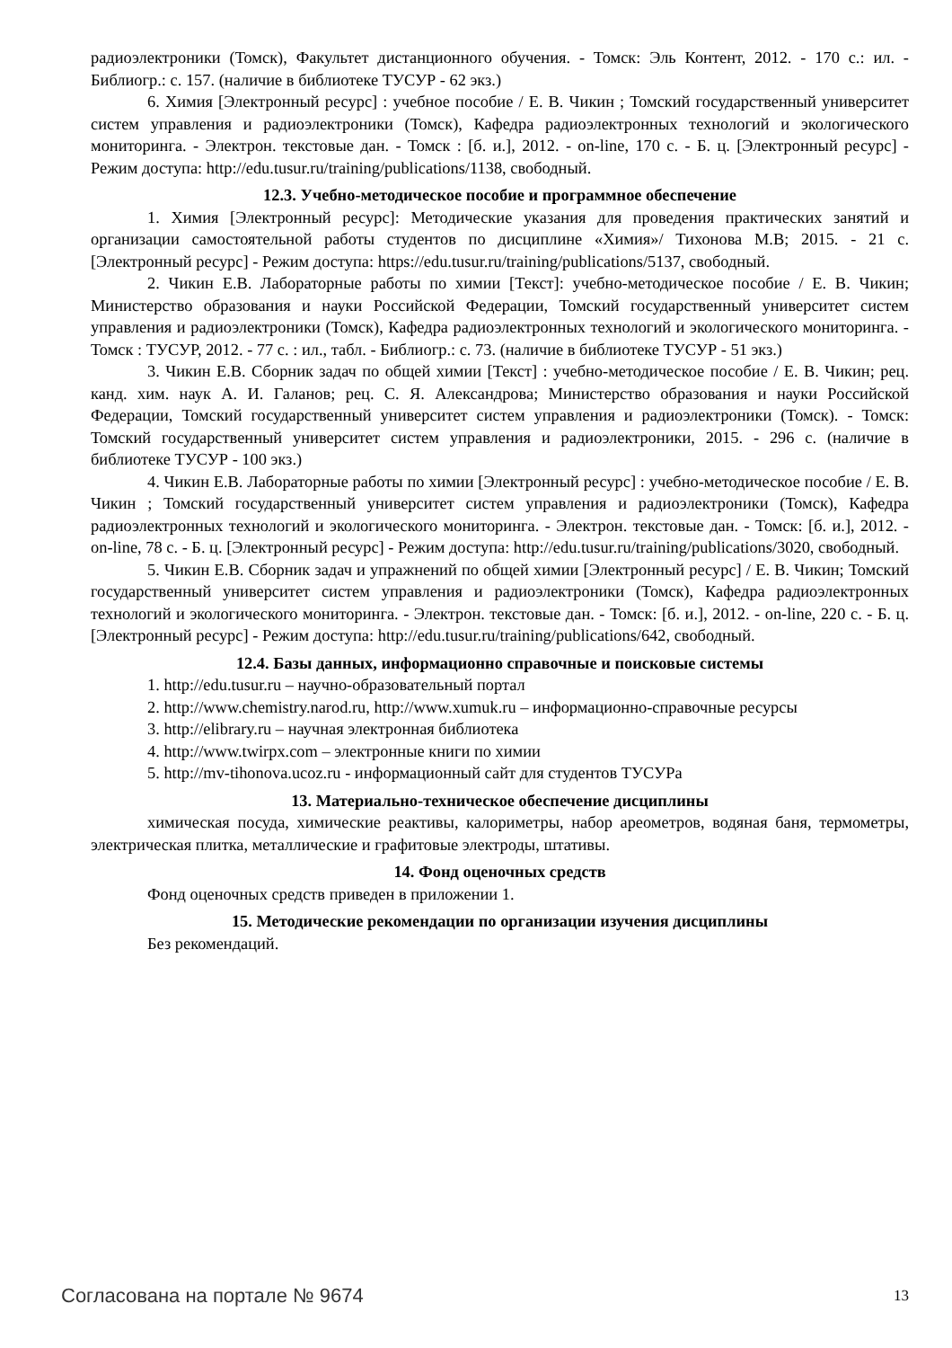радиоэлектроники (Томск), Факультет дистанционного обучения. - Томск: Эль Контент, 2012. - 170 с.: ил. - Библиогр.: с. 157. (наличие в библиотеке ТУСУР - 62 экз.)
6. Химия [Электронный ресурс] : учебное пособие / Е. В. Чикин ; Томский государственный университет систем управления и радиоэлектроники (Томск), Кафедра радиоэлектронных технологий и экологического мониторинга. - Электрон. текстовые дан. - Томск : [б. и.], 2012. - on-line, 170 с. - Б. ц. [Электронный ресурс] - Режим доступа: http://edu.tusur.ru/training/publications/1138, свободный.
12.3. Учебно-методическое пособие и программное обеспечение
1. Химия [Электронный ресурс]: Методические указания для проведения практических занятий и организации самостоятельной работы студентов по дисциплине «Химия»/ Тихонова М.В; 2015. - 21 с. [Электронный ресурс] - Режим доступа: https://edu.tusur.ru/training/publications/5137, свободный.
2. Чикин Е.В. Лабораторные работы по химии [Текст]: учебно-методическое пособие / Е. В. Чикин; Министерство образования и науки Российской Федерации, Томский государственный университет систем управления и радиоэлектроники (Томск), Кафедра радиоэлектронных технологий и экологического мониторинга. - Томск : ТУСУР, 2012. - 77 с. : ил., табл. - Библиогр.: с. 73. (наличие в библиотеке ТУСУР - 51 экз.)
3. Чикин Е.В. Сборник задач по общей химии [Текст] : учебно-методическое пособие / Е. В. Чикин; рец. канд. хим. наук А. И. Галанов; рец. С. Я. Александрова; Министерство образования и науки Российской Федерации, Томский государственный университет систем управления и радиоэлектроники (Томск). - Томск: Томский государственный университет систем управления и радиоэлектроники, 2015. - 296 с. (наличие в библиотеке ТУСУР - 100 экз.)
4. Чикин Е.В. Лабораторные работы по химии [Электронный ресурс] : учебно-методическое пособие / Е. В. Чикин ; Томский государственный университет систем управления и радиоэлектроники (Томск), Кафедра радиоэлектронных технологий и экологического мониторинга. - Электрон. текстовые дан. - Томск: [б. и.], 2012. - on-line, 78 с. - Б. ц. [Электронный ресурс] - Режим доступа: http://edu.tusur.ru/training/publications/3020, свободный.
5. Чикин Е.В. Сборник задач и упражнений по общей химии [Электронный ресурс] / Е. В. Чикин; Томский государственный университет систем управления и радиоэлектроники (Томск), Кафедра радиоэлектронных технологий и экологического мониторинга. - Электрон. текстовые дан. - Томск: [б. и.], 2012. - on-line, 220 с. - Б. ц. [Электронный ресурс] - Режим доступа: http://edu.tusur.ru/training/publications/642, свободный.
12.4. Базы данных, информационно справочные и поисковые системы
1. http://edu.tusur.ru – научно-образовательный портал
2. http://www.chemistry.narod.ru, http://www.xumuk.ru – информационно-справочные ресурсы
3. http://elibrary.ru – научная электронная библиотека
4. http://www.twirpx.com – электронные книги по химии
5. http://mv-tihonova.ucoz.ru - информационный сайт для студентов ТУСУРа
13. Материально-техническое обеспечение дисциплины
химическая посуда, химические реактивы, калориметры, набор ареометров, водяная баня, термометры, электрическая плитка, металлические и графитовые электроды, штативы.
14. Фонд оценочных средств
Фонд оценочных средств приведен в приложении 1.
15. Методические рекомендации по организации изучения дисциплины
Без рекомендаций.
Согласована на портале № 9674 13